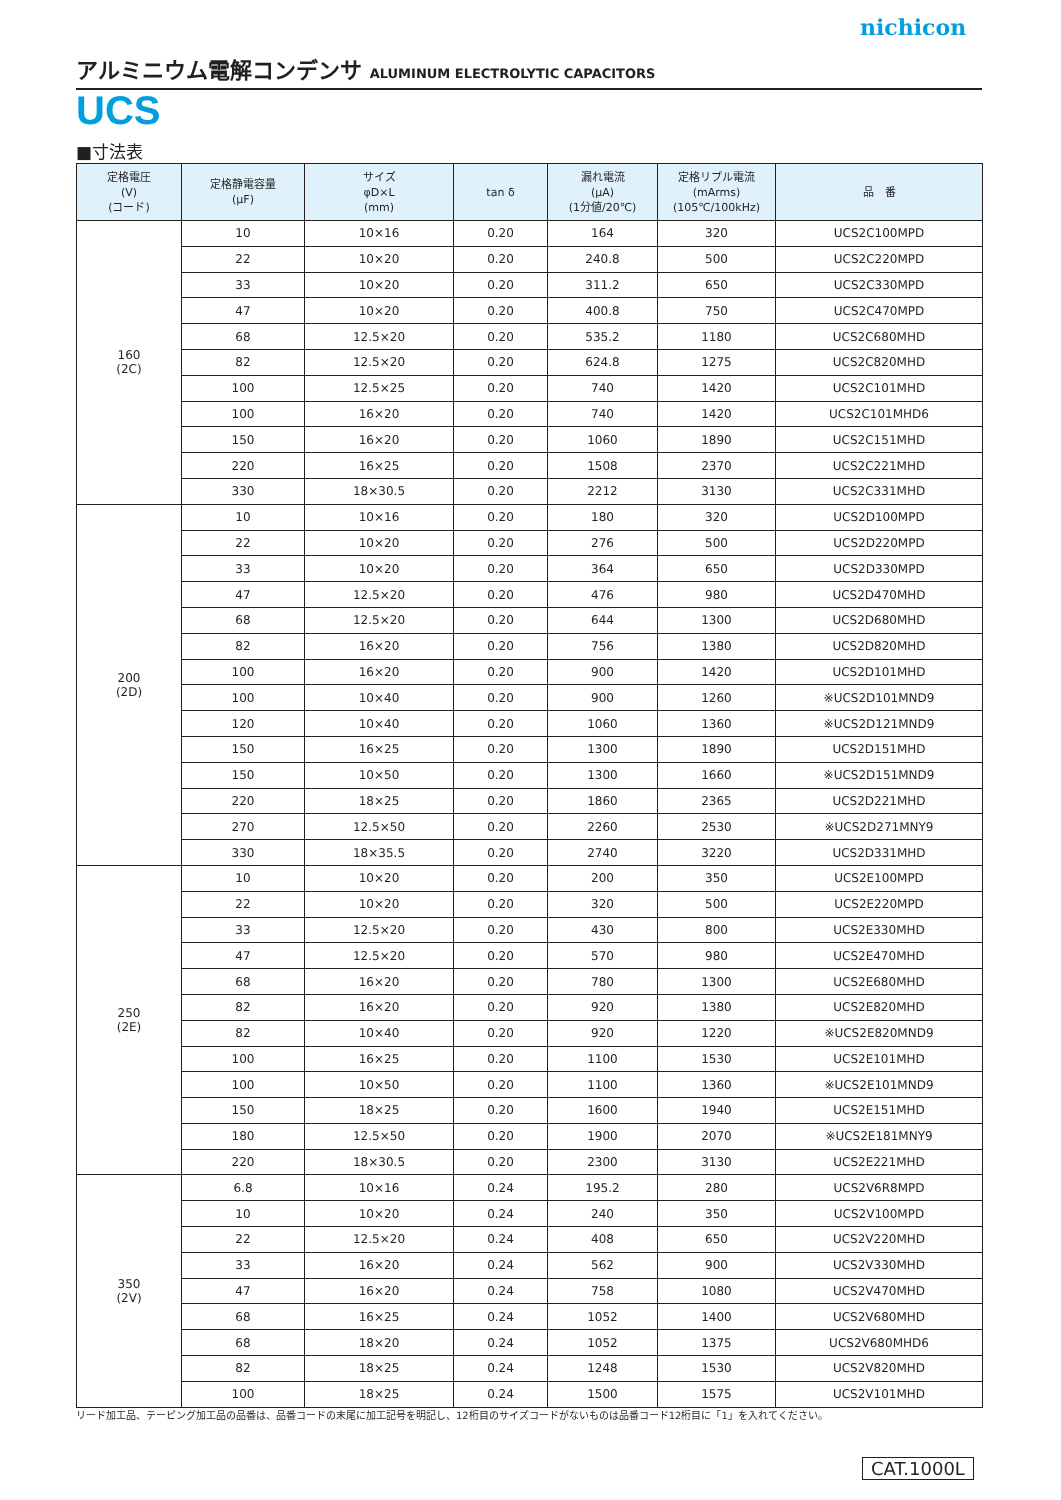nichicon
アルミニウム電解コンデンサ ALUMINUM ELECTROLYTIC CAPACITORS
UCS
■寸法表
| 定格電圧 (V) (コード) | 定格静電容量 (μF) | サイズ φD×L (mm) | tan δ | 漏れ電流 (μA) (1分値/20℃) | 定格リプル電流 (mArms) (105℃/100kHz) | 品 番 |
| --- | --- | --- | --- | --- | --- | --- |
| 160 (2C) | 10 | 10×16 | 0.20 | 164 | 320 | UCS2C100MPD |
| | 22 | 10×20 | 0.20 | 240.8 | 500 | UCS2C220MPD |
| | 33 | 10×20 | 0.20 | 311.2 | 650 | UCS2C330MPD |
| | 47 | 10×20 | 0.20 | 400.8 | 750 | UCS2C470MPD |
| | 68 | 12.5×20 | 0.20 | 535.2 | 1180 | UCS2C680MHD |
| | 82 | 12.5×20 | 0.20 | 624.8 | 1275 | UCS2C820MHD |
| | 100 | 12.5×25 | 0.20 | 740 | 1420 | UCS2C101MHD |
| | 100 | 16×20 | 0.20 | 740 | 1420 | UCS2C101MHD6 |
| | 150 | 16×20 | 0.20 | 1060 | 1890 | UCS2C151MHD |
| | 220 | 16×25 | 0.20 | 1508 | 2370 | UCS2C221MHD |
| | 330 | 18×30.5 | 0.20 | 2212 | 3130 | UCS2C331MHD |
| 200 (2D) | 10 | 10×16 | 0.20 | 180 | 320 | UCS2D100MPD |
| | 22 | 10×20 | 0.20 | 276 | 500 | UCS2D220MPD |
| | 33 | 10×20 | 0.20 | 364 | 650 | UCS2D330MPD |
| | 47 | 12.5×20 | 0.20 | 476 | 980 | UCS2D470MHD |
| | 68 | 12.5×20 | 0.20 | 644 | 1300 | UCS2D680MHD |
| | 82 | 16×20 | 0.20 | 756 | 1380 | UCS2D820MHD |
| | 100 | 16×20 | 0.20 | 900 | 1420 | UCS2D101MHD |
| | 100 | 10×40 | 0.20 | 900 | 1260 | ※UCS2D101MND9 |
| | 120 | 10×40 | 0.20 | 1060 | 1360 | ※UCS2D121MND9 |
| | 150 | 16×25 | 0.20 | 1300 | 1890 | UCS2D151MHD |
| | 150 | 10×50 | 0.20 | 1300 | 1660 | ※UCS2D151MND9 |
| | 220 | 18×25 | 0.20 | 1860 | 2365 | UCS2D221MHD |
| | 270 | 12.5×50 | 0.20 | 2260 | 2530 | ※UCS2D271MNY9 |
| | 330 | 18×35.5 | 0.20 | 2740 | 3220 | UCS2D331MHD |
| 250 (2E) | 10 | 10×20 | 0.20 | 200 | 350 | UCS2E100MPD |
| | 22 | 10×20 | 0.20 | 320 | 500 | UCS2E220MPD |
| | 33 | 12.5×20 | 0.20 | 430 | 800 | UCS2E330MHD |
| | 47 | 12.5×20 | 0.20 | 570 | 980 | UCS2E470MHD |
| | 68 | 16×20 | 0.20 | 780 | 1300 | UCS2E680MHD |
| | 82 | 16×20 | 0.20 | 920 | 1380 | UCS2E820MHD |
| | 82 | 10×40 | 0.20 | 920 | 1220 | ※UCS2E820MND9 |
| | 100 | 16×25 | 0.20 | 1100 | 1530 | UCS2E101MHD |
| | 100 | 10×50 | 0.20 | 1100 | 1360 | ※UCS2E101MND9 |
| | 150 | 18×25 | 0.20 | 1600 | 1940 | UCS2E151MHD |
| | 180 | 12.5×50 | 0.20 | 1900 | 2070 | ※UCS2E181MNY9 |
| | 220 | 18×30.5 | 0.20 | 2300 | 3130 | UCS2E221MHD |
| 350 (2V) | 6.8 | 10×16 | 0.24 | 195.2 | 280 | UCS2V6R8MPD |
| | 10 | 10×20 | 0.24 | 240 | 350 | UCS2V100MPD |
| | 22 | 12.5×20 | 0.24 | 408 | 650 | UCS2V220MHD |
| | 33 | 16×20 | 0.24 | 562 | 900 | UCS2V330MHD |
| | 47 | 16×20 | 0.24 | 758 | 1080 | UCS2V470MHD |
| | 68 | 16×25 | 0.24 | 1052 | 1400 | UCS2V680MHD |
| | 68 | 18×20 | 0.24 | 1052 | 1375 | UCS2V680MHD6 |
| | 82 | 18×25 | 0.24 | 1248 | 1530 | UCS2V820MHD |
| | 100 | 18×25 | 0.24 | 1500 | 1575 | UCS2V101MHD |
リード加工品、テーピング加工品の品番は、品番コードの末尾に加工記号を明記し、12桁目のサイズコードがないものは品番コード12桁目に「1」を入れてください。
CAT.1000L